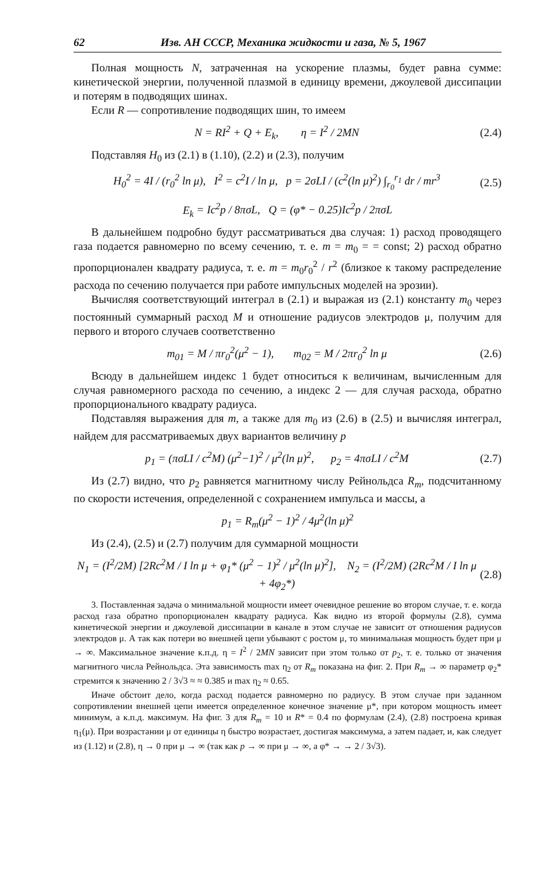62 Изв. АН СССР, Механика жидкости и газа, № 5, 1967
Полная мощность N, затраченная на ускорение плазмы, будет равна сумме: кинетической энергии, полученной плазмой в единицу времени, джоулевой диссипации и потерям в подводящих шинах.
Если R — сопротивление подводящих шин, то имеем
N = RI<sup>2</sup> + Q + E<sub>k</sub>, η = I<sup>2</sup> / 2MN (2.4)
Подставляя H<sub>0</sub> из (2.1) в (1.10), (2.2) и (2.3), получим
H<sub>0</sub><sup>2</sup> = 4I / (r<sub>0</sub><sup>2</sup> ln μ), I<sup>2</sup> = c<sup>2</sup>I / ln μ, p = 2σLI / (c<sup>2</sup>(ln μ)<sup>2</sup>) ∫<sub>r<sub>0</sub></sub><sup>r<sub>1</sub></sup> dr / mr<sup>3</sup> (2.5)
E<sub>k</sub> = Ic<sup>2</sup>p / 8πσL, Q = (φ* − 0.25)Ic<sup>2</sup>p / 2πσL
В дальнейшем подробно будут рассматриваться два случая: 1) расход проводящего газа подается равномерно по всему сечению, т. е. m = m<sub>0</sub> = = const; 2) расход обратно пропорционален квадрату радиуса, т. е. m = m<sub>0</sub>r<sub>0</sub><sup>2</sup> / r<sup>2</sup> (близкое к такому распределение расхода по сечению получается при работе импульсных моделей на эрозии).
Вычисляя соответствующий интеграл в (2.1) и выражая из (2.1) константу m<sub>0</sub> через постоянный суммарный расход M и отношение радиусов электродов μ, получим для первого и второго случаев соответственно
m<sub>01</sub> = M / πr<sub>0</sub><sup>2</sup>(μ<sup>2</sup> − 1), m<sub>02</sub> = M / 2πr<sub>0</sub><sup>2</sup> ln μ (2.6)
Всюду в дальнейшем индекс 1 будет относиться к величинам, вычисленным для случая равномерного расхода по сечению, а индекс 2 — для случая расхода, обратно пропорционального квадрату радиуса.
Подставляя выражения для m, а также для m<sub>0</sub> из (2.6) в (2.5) и вычисляя интеграл, найдем для рассматриваемых двух вариантов величину p
p<sub>1</sub> = (πσLI / c<sup>2</sup>M) (μ<sup>2</sup>−1)<sup>2</sup> / μ<sup>2</sup>(ln μ)<sup>2</sup>, p<sub>2</sub> = 4πσLI / c<sup>2</sup>M (2.7)
Из (2.7) видно, что p<sub>2</sub> равняется магнитному числу Рейнольдса R<sub>m</sub>, подсчитанному по скорости истечения, определенной с сохранением импульса и массы, а
p<sub>1</sub> = R<sub>m</sub>(μ<sup>2</sup> − 1)<sup>2</sup> / 4μ<sup>2</sup>(ln μ)<sup>2</sup>
Из (2.4), (2.5) и (2.7) получим для суммарной мощности
N<sub>1</sub> = (I<sup>2</sup>/2M) [2Rc<sup>2</sup>M / I ln μ + φ<sub>1</sub>* (μ<sup>2</sup> − 1)<sup>2</sup> / μ<sup>2</sup>(ln μ)<sup>2</sup>], N<sub>2</sub> = (I<sup>2</sup>/2M) (2Rc<sup>2</sup>M / I ln μ + 4φ<sub>2</sub>*) (2.8)
3. Поставленная задача о минимальной мощности имеет очевидное решение во втором случае, т. е. когда расход газа обратно пропорционален квадрату радиуса. Как видно из второй формулы (2.8), сумма кинетической энергии и джоулевой диссипации в канале в этом случае не зависит от отношения радиусов электродов μ. А так как потери во внешней цепи убывают с ростом μ, то минимальная мощность будет при μ → ∞. Максимальное значение к.п.д. η = I<sup>2</sup> / 2MN зависит при этом только от p<sub>2</sub>, т. е. только от значения магнитного числа Рейнольдса. Эта зависимость max η<sub>2</sub> от R<sub>m</sub> показана на фиг. 2. При R<sub>m</sub> → ∞ параметр φ<sub>2</sub>* стремится к значению 2 / 3√3 ≈ ≈ 0.385 и max η<sub>2</sub> ≈ 0.65.
Иначе обстоит дело, когда расход подается равномерно по радиусу. В этом случае при заданном сопротивлении внешней цепи имеется определенное конечное значение μ*, при котором мощность имеет минимум, а к.п.д. максимум. На фиг. 3 для R<sub>m</sub> = 10 и R* = 0.4 по формулам (2.4), (2.8) построена кривая η<sub>1</sub>(μ). При возрастании μ от единицы η быстро возрастает, достигая максимума, а затем падает, и, как следует из (1.12) и (2.8), η → 0 при μ → ∞ (так как p → ∞ при μ → ∞, а φ* → → 2 / 3√3).